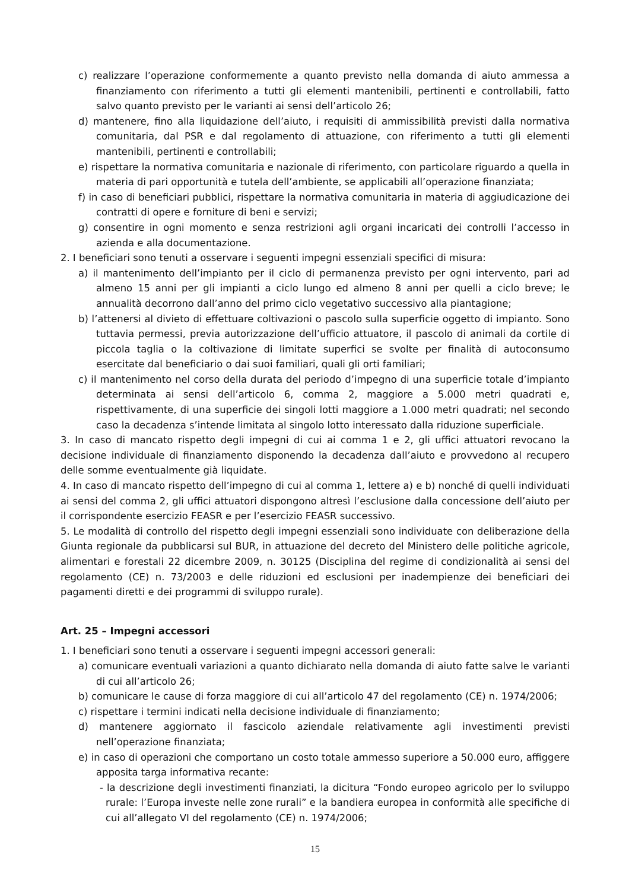c) realizzare l’operazione conformemente a quanto previsto nella domanda di aiuto ammessa a finanziamento con riferimento a tutti gli elementi mantenibili, pertinenti e controllabili, fatto salvo quanto previsto per le varianti ai sensi dell’articolo 26;
d) mantenere, fino alla liquidazione dell’aiuto, i requisiti di ammissibilità previsti dalla normativa comunitaria, dal PSR e dal regolamento di attuazione, con riferimento a tutti gli elementi mantenibili, pertinenti e controllabili;
e) rispettare la normativa comunitaria e nazionale di riferimento, con particolare riguardo a quella in materia di pari opportunità e tutela dell’ambiente, se applicabili all’operazione finanziata;
f) in caso di beneficiari pubblici, rispettare la normativa comunitaria in materia di aggiudicazione dei contratti di opere e forniture di beni e servizi;
g) consentire in ogni momento e senza restrizioni agli organi incaricati dei controlli l’accesso in azienda e alla documentazione.
2. I beneficiari sono tenuti a osservare i seguenti impegni essenziali specifici di misura:
a) il mantenimento dell’impianto per il ciclo di permanenza previsto per ogni intervento, pari ad almeno 15 anni per gli impianti a ciclo lungo ed almeno 8 anni per quelli a ciclo breve; le annualità decorrono dall’anno del primo ciclo vegetativo successivo alla piantagione;
b) l’attenersi al divieto di effettuare coltivazioni o pascolo sulla superficie oggetto di impianto. Sono tuttavia permessi, previa autorizzazione dell’ufficio attuatore, il pascolo di animali da cortile di piccola taglia o la coltivazione di limitate superfici se svolte per finalità di autoconsumo esercitate dal beneficiario o dai suoi familiari, quali gli orti familiari;
c) il mantenimento nel corso della durata del periodo d’impegno di una superficie totale d’impianto determinata ai sensi dell’articolo 6, comma 2, maggiore a 5.000 metri quadrati e, rispettivamente, di una superficie dei singoli lotti maggiore a 1.000 metri quadrati; nel secondo caso la decadenza s’intende limitata al singolo lotto interessato dalla riduzione superficiale.
3. In caso di mancato rispetto degli impegni di cui ai comma 1 e 2, gli uffici attuatori revocano la decisione individuale di finanziamento disponendo la decadenza dall’aiuto e provvedono al recupero delle somme eventualmente già liquidate.
4. In caso di mancato rispetto dell’impegno di cui al comma 1, lettere a) e b) nonché di quelli individuati ai sensi del comma 2, gli uffici attuatori dispongono altresì l’esclusione dalla concessione dell’aiuto per il corrispondente esercizio FEASR e per l’esercizio FEASR successivo.
5. Le modalità di controllo del rispetto degli impegni essenziali sono individuate con deliberazione della Giunta regionale da pubblicarsi sul BUR, in attuazione del decreto del Ministero delle politiche agricole, alimentari e forestali 22 dicembre 2009, n. 30125 (Disciplina del regime di condizionalità ai sensi del regolamento (CE) n. 73/2003 e delle riduzioni ed esclusioni per inadempienze dei beneficiari dei pagamenti diretti e dei programmi di sviluppo rurale).
Art. 25 – Impegni accessori
1. I beneficiari sono tenuti a osservare i seguenti impegni accessori generali:
a) comunicare eventuali variazioni a quanto dichiarato nella domanda di aiuto fatte salve le varianti di cui all’articolo 26;
b) comunicare le cause di forza maggiore di cui all’articolo 47 del regolamento (CE) n. 1974/2006;
c) rispettare i termini indicati nella decisione individuale di finanziamento;
d) mantenere aggiornato il fascicolo aziendale relativamente agli investimenti previsti nell’operazione finanziata;
e) in caso di operazioni che comportano un costo totale ammesso superiore a 50.000 euro, affiggere apposita targa informativa recante:
- la descrizione degli investimenti finanziati, la dicitura “Fondo europeo agricolo per lo sviluppo rurale: l’Europa investe nelle zone rurali” e la bandiera europea in conformità alle specifiche di cui all’allegato VI del regolamento (CE) n. 1974/2006;
15